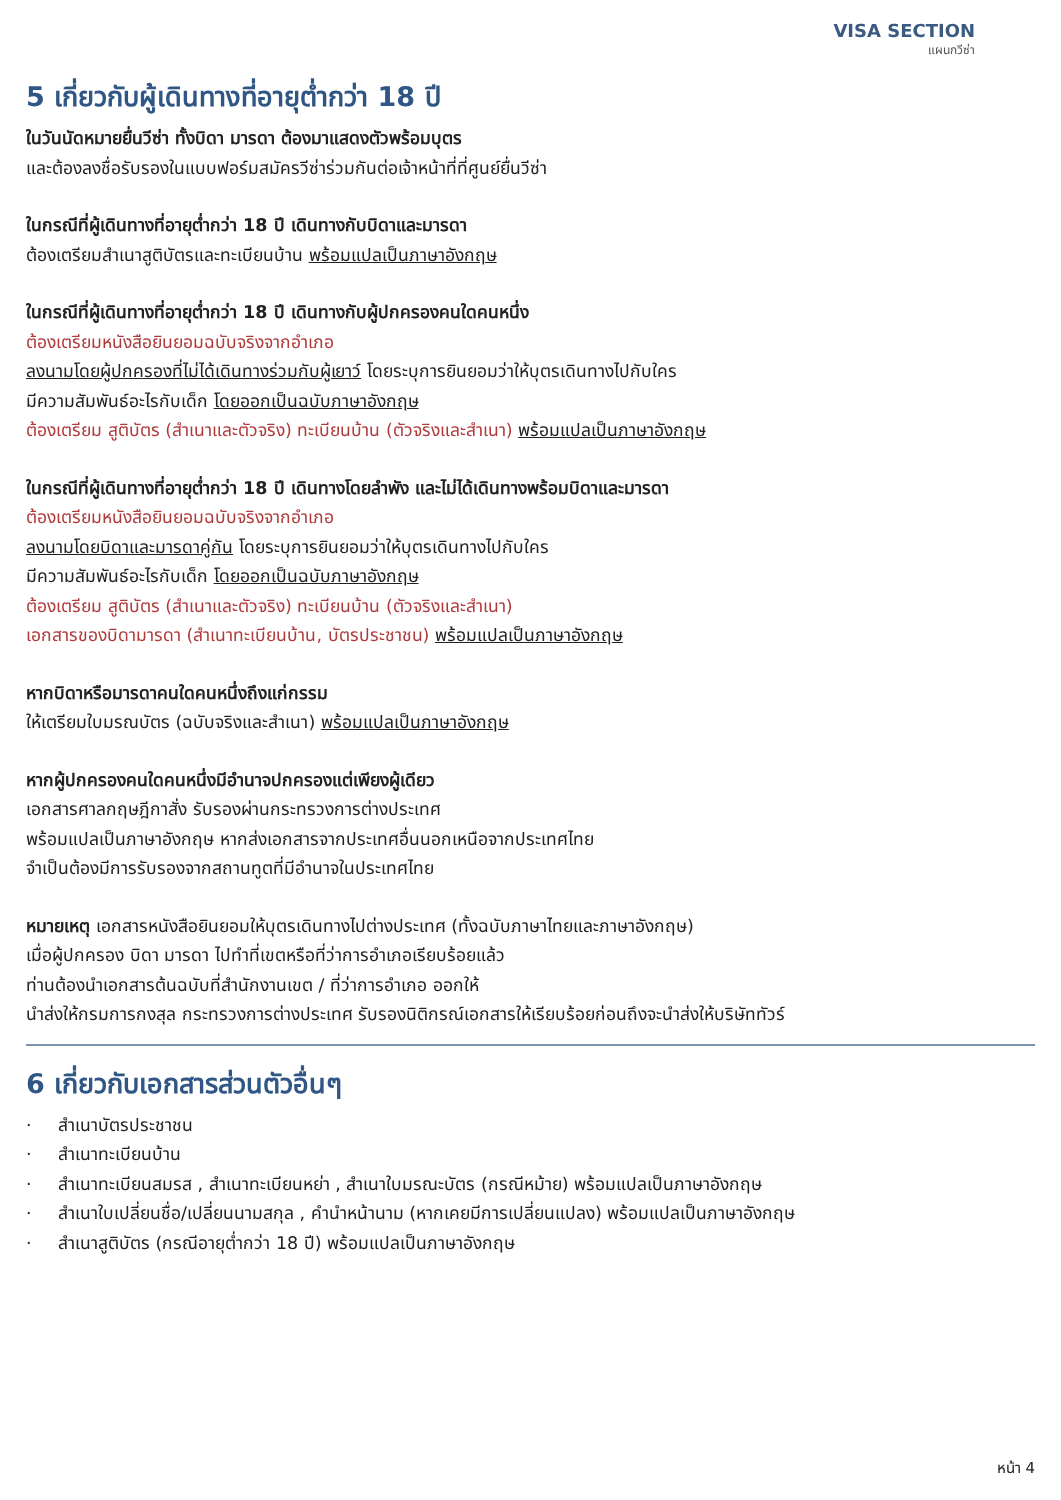VISA SECTION
แผนกวีซ่า
5 เกี่ยวกับผู้เดินทางที่อายุต่ำกว่า 18 ปี
ในวันนัดหมายยื่นวีซ่า ทั้งบิดา มารดา ต้องมาแสดงตัวพร้อมบุตร
และต้องลงชื่อรับรองในแบบฟอร์มสมัครวีซ่าร่วมกันต่อเจ้าหน้าที่ที่ศูนย์ยื่นวีซ่า
ในกรณีที่ผู้เดินทางที่อายุต่ำกว่า 18 ปี เดินทางกับบิดาและมารดา
ต้องเตรียมสำเนาสูติบัตรและทะเบียนบ้าน พร้อมแปลเป็นภาษาอังกฤษ
ในกรณีที่ผู้เดินทางที่อายุต่ำกว่า 18 ปี เดินทางกับผู้ปกครองคนใดคนหนึ่ง
ต้องเตรียมหนังสือยินยอมฉบับจริงจากอำเภอ
ลงนามโดยผู้ปกครองที่ไม่ได้เดินทางร่วมกับผู้เยาว์ โดยระบุการยินยอมว่าให้บุตรเดินทางไปกับใคร
มีความสัมพันธ์อะไรกับเด็ก โดยออกเป็นฉบับภาษาอังกฤษ
ต้องเตรียม สูติบัตร (สำเนาและตัวจริง) ทะเบียนบ้าน (ตัวจริงและสำเนา) พร้อมแปลเป็นภาษาอังกฤษ
ในกรณีที่ผู้เดินทางที่อายุต่ำกว่า 18 ปี เดินทางโดยลำพัง และไม่ได้เดินทางพร้อมบิดาและมารดา
ต้องเตรียมหนังสือยินยอมฉบับจริงจากอำเภอ
ลงนามโดยบิดาและมารดาคู่กัน โดยระบุการยินยอมว่าให้บุตรเดินทางไปกับใคร
มีความสัมพันธ์อะไรกับเด็ก โดยออกเป็นฉบับภาษาอังกฤษ
ต้องเตรียม สูติบัตร (สำเนาและตัวจริง) ทะเบียนบ้าน (ตัวจริงและสำเนา)
เอกสารของบิดามารดา (สำเนาทะเบียนบ้าน, บัตรประชาชน) พร้อมแปลเป็นภาษาอังกฤษ
หากบิดาหรือมารดาคนใดคนหนึ่งถึงแก่กรรม
ให้เตรียมใบมรณบัตร (ฉบับจริงและสำเนา) พร้อมแปลเป็นภาษาอังกฤษ
หากผู้ปกครองคนใดคนหนึ่งมีอำนาจปกครองแต่เพียงผู้เดียว
เอกสารศาลกฤษฎีกาสั่ง รับรองผ่านกระทรวงการต่างประเทศ
พร้อมแปลเป็นภาษาอังกฤษ หากส่งเอกสารจากประเทศอื่นนอกเหนือจากประเทศไทย
จำเป็นต้องมีการรับรองจากสถานทูตที่มีอำนาจในประเทศไทย
หมายเหตุ เอกสารหนังสือยินยอมให้บุตรเดินทางไปต่างประเทศ (ทั้งฉบับภาษาไทยและภาษาอังกฤษ)
เมื่อผู้ปกครอง บิดา มารดา ไปทำที่เขตหรือที่ว่าการอำเภอเรียบร้อยแล้ว
ท่านต้องนำเอกสารต้นฉบับที่สำนักงานเขต / ที่ว่าการอำเภอ ออกให้
นำส่งให้กรมการกงสุล กระทรวงการต่างประเทศ รับรองนิติกรณ์เอกสารให้เรียบร้อยก่อนถึงจะนำส่งให้บริษัททัวร์
6 เกี่ยวกับเอกสารส่วนตัวอื่นๆ
· สำเนาบัตรประชาชน
· สำเนาทะเบียนบ้าน
· สำเนาทะเบียนสมรส , สำเนาทะเบียนหย่า , สำเนาใบมรณะบัตร (กรณีหม้าย) พร้อมแปลเป็นภาษาอังกฤษ
· สำเนาใบเปลี่ยนชื่อ/เปลี่ยนนามสกุล , คำนำหน้านาม (หากเคยมีการเปลี่ยนแปลง) พร้อมแปลเป็นภาษาอังกฤษ
· สำเนาสูติบัตร (กรณีอายุต่ำกว่า 18 ปี) พร้อมแปลเป็นภาษาอังกฤษ
หน้า 4